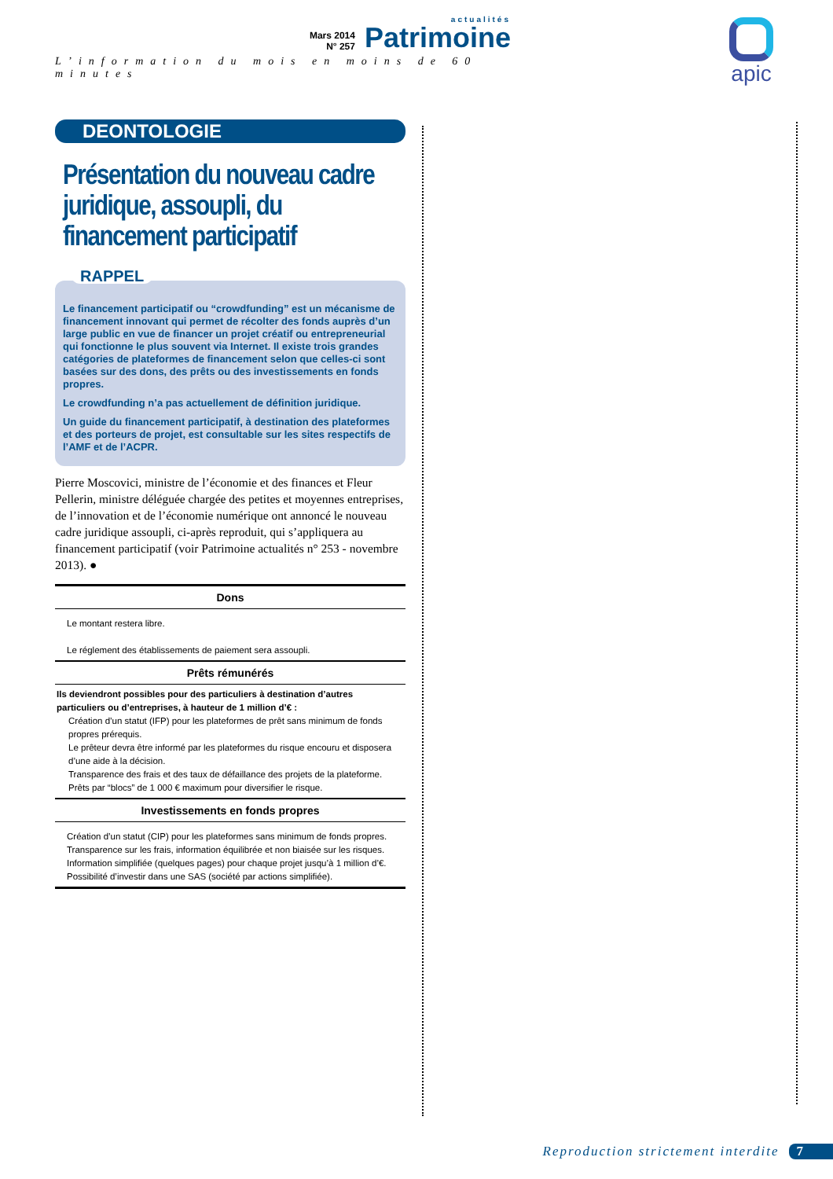Mars 2014
N° 257
actualités
Patrimoine
L’information du mois en moins de 60 minutes
apic
DEONTOLOGIE
Présentation du nouveau cadre juridique, assoupli, du financement participatif
RAPPEL
Le financement participatif ou “crowdfunding” est un mécanisme de financement innovant qui permet de récolter des fonds auprès d’un large public en vue de financer un projet créatif ou entrepreneurial qui fonctionne le plus souvent via Internet. Il existe trois grandes catégories de plateformes de financement selon que celles-ci sont basées sur des dons, des prêts ou des investissements en fonds propres.
Le crowdfunding n’a pas actuellement de définition juridique.
Un guide du financement participatif, à destination des plateformes et des porteurs de projet, est consultable sur les sites respectifs de l’AMF et de l’ACPR.
Pierre Moscovici, ministre de l’économie et des finances et Fleur Pellerin, ministre déléguée chargée des petites et moyennes entreprises, de l’innovation et de l’économie numérique ont annoncé le nouveau cadre juridique assoupli, ci-après reproduit, qui s’appliquera au financement participatif (voir Patrimoine actualités n° 253 - novembre 2013). ●
| Dons |
| --- |
| Le montant restera libre. Le réglement des établissements de paiement sera assoupli. |
| Prêts rémunérés |
| Ils deviendront possibles pour des particuliers à destination d’autres particuliers ou d’entreprises, à hauteur de 1 million d’€ : Création d’un statut (IFP) pour les plateformes de prêt sans minimum de fonds propres prérequis. Le prêteur devra être informé par les plateformes du risque encouru et disposera d’une aide à la décision. Transparence des frais et des taux de défaillance des projets de la plateforme. Prêts par “blocs” de 1 000 € maximum pour diversifier le risque. |
| Investissements en fonds propres |
| Création d’un statut (CIP) pour les plateformes sans minimum de fonds propres. Transparence sur les frais, information équilibrée et non biaisée sur les risques. Information simplifiée (quelques pages) pour chaque projet jusqu’à 1 million d’€. Possibilité d’investir dans une SAS (société par actions simplifiée). |
Reproduction strictement interdite 7